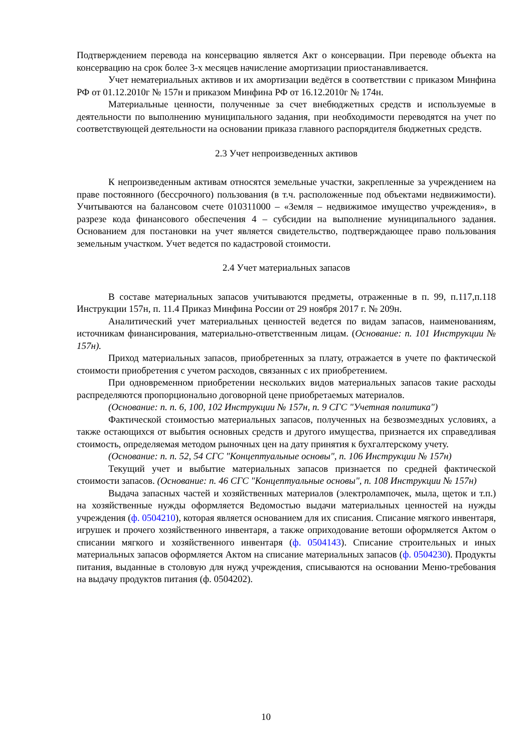Подтверждением перевода на консервацию является Акт о консервации. При переводе объекта на консервацию на срок более 3-х месяцев начисление амортизации приостанавливается.
Учет нематериальных активов и их амортизации ведётся в соответствии с приказом Минфина РФ от 01.12.2010г № 157н и приказом Минфина РФ от 16.12.2010г № 174н.
Материальные ценности, полученные за счет внебюджетных средств и используемые в деятельности по выполнению муниципального задания, при необходимости переводятся на учет по соответствующей деятельности на основании приказа главного распорядителя бюджетных средств.
2.3 Учет непроизведенных активов
К непроизведенным активам относятся земельные участки, закрепленные за учреждением на праве постоянного (бессрочного) пользования (в т.ч. расположенные под объектами недвижимости). Учитываются на балансовом счете 010311000 – «Земля – недвижимое имущество учреждения», в разрезе кода финансового обеспечения 4 – субсидии на выполнение муниципального задания. Основанием для постановки на учет является свидетельство, подтверждающее право пользования земельным участком. Учет ведется по кадастровой стоимости.
2.4 Учет материальных запасов
В составе материальных запасов учитываются предметы, отраженные в п. 99, п.117,п.118 Инструкции 157н, п. 11.4 Приказ Минфина России от 29 ноября 2017 г. № 209н.
Аналитический учет материальных ценностей ведется по видам запасов, наименованиям, источникам финансирования, материально-ответственным лицам. (Основание: п. 101 Инструкции № 157н).
Приход материальных запасов, приобретенных за плату, отражается в учете по фактической стоимости приобретения с учетом расходов, связанных с их приобретением.
При одновременном приобретении нескольких видов материальных запасов такие расходы распределяются пропорционально договорной цене приобретаемых материалов.
(Основание: п. п. 6, 100, 102 Инструкции № 157н, п. 9 СГС "Учетная политика")
Фактической стоимостью материальных запасов, полученных на безвозмездных условиях, а также остающихся от выбытия основных средств и другого имущества, признается их справедливая стоимость, определяемая методом рыночных цен на дату принятия к бухгалтерскому учету.
(Основание: п. п. 52, 54 СГС "Концептуальные основы", п. 106 Инструкции № 157н)
Текущий учет и выбытие материальных запасов признается по средней фактической стоимости запасов. (Основание: п. 46 СГС "Концептуальные основы", п. 108 Инструкции № 157н)
Выдача запасных частей и хозяйственных материалов (электролампочек, мыла, щеток и т.п.) на хозяйственные нужды оформляется Ведомостью выдачи материальных ценностей на нужды учреждения (ф. 0504210), которая является основанием для их списания. Списание мягкого инвентаря, игрушек и прочего хозяйственного инвентаря, а также оприходование ветоши оформляется Актом о списании мягкого и хозяйственного инвентаря (ф. 0504143). Списание строительных и иных материальных запасов оформляется Актом на списание материальных запасов (ф. 0504230). Продукты питания, выданные в столовую для нужд учреждения, списываются на основании Меню-требования на выдачу продуктов питания (ф. 0504202).
10